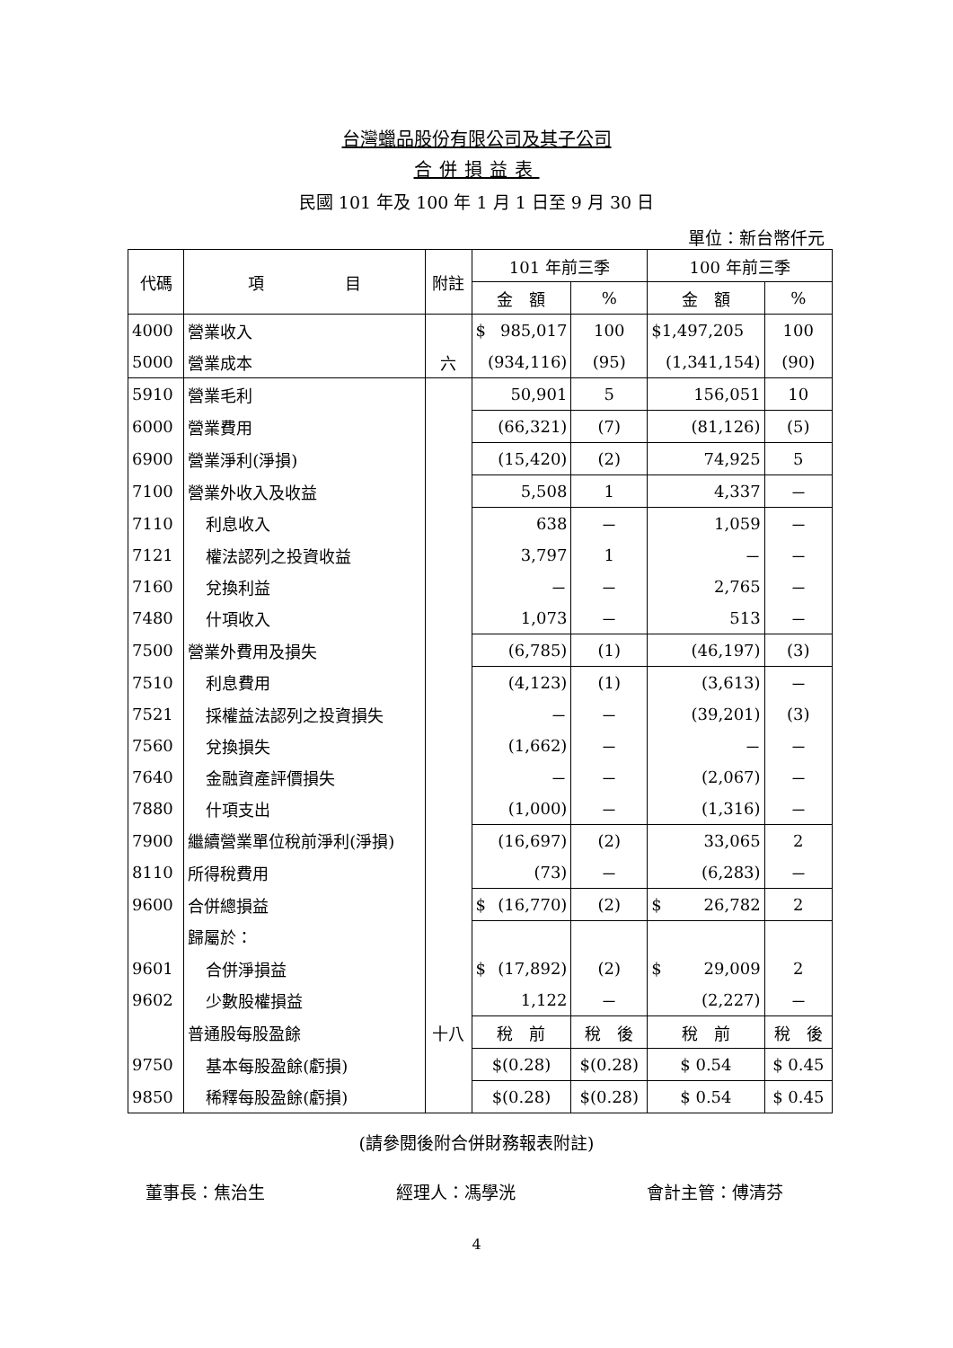台灣蠟品股份有限公司及其子公司
合併損益表
民國 101 年及 100 年 1 月 1 日至 9 月 30 日
單位：新台幣仟元
| 代碼 | 項 目 | 附註 | 101 年前三季 | | | 100 年前三季 | | |
| --- | --- | --- | --- | --- | --- | --- | --- | --- |
| | | | 金 額 | | % | 金 額 | | % |
| 4000 | 營業收入 | | $ 985,017 | | 100 | $1,497,205 | | 100 |
| 5000 | 營業成本 | 六 | (934,116) | | (95) | (1,341,154) | | (90) |
| 5910 | 營業毛利 | | 50,901 | | 5 | 156,051 | | 10 |
| 6000 | 營業費用 | | (66,321) | | (7) | (81,126) | | (5) |
| 6900 | 營業淨利(淨損) | | (15,420) | | (2) | 74,925 | | 5 |
| 7100 | 營業外收入及收益 | | 5,508 | | 1 | 4,337 | | － |
| 7110 | 利息收入 | | 638 | | － | 1,059 | | － |
| 7121 | 權法認列之投資收益 | | 3,797 | | 1 | － | | － |
| 7160 | 兌換利益 | | － | | － | 2,765 | | － |
| 7480 | 什項收入 | | 1,073 | | － | 513 | | － |
| 7500 | 營業外費用及損失 | | (6,785) | | (1) | (46,197) | | (3) |
| 7510 | 利息費用 | | (4,123) | | (1) | (3,613) | | － |
| 7521 | 採權益法認列之投資損失 | | － | | － | (39,201) | | (3) |
| 7560 | 兌換損失 | | (1,662) | | － | － | | － |
| 7640 | 金融資產評價損失 | | － | | － | (2,067) | | － |
| 7880 | 什項支出 | | (1,000) | | － | (1,316) | | － |
| 7900 | 繼續營業單位稅前淨利(淨損) | | (16,697) | | (2) | 33,065 | | 2 |
| 8110 | 所得稅費用 | | (73) | | － | (6,283) | | － |
| 9600 | 合併總損益 | | $ (16,770) | | (2) | $ 26,782 | | 2 |
| | 歸屬於： | | | | | | | |
| 9601 | 合併淨損益 | | $ (17,892) | | (2) | $ 29,009 | | 2 |
| 9602 | 少數股權損益 | | 1,122 | | － | (2,227) | | － |
| | 普通股每股盈餘 | 十八 | 稅 前 | 稅 後 | | 稅 前 | 稅 後 | |
| 9750 | 基本每股盈餘(虧損) | | $(0.28) | $(0.28) | | $ 0.54 | $ 0.45 | |
| 9850 | 稀釋每股盈餘(虧損) | | $(0.28) | $(0.28) | | $ 0.54 | $ 0.45 | |
(請參閱後附合併財務報表附註)
董事長：焦治生 經理人：馮學洸 會計主管：傅清芬
4